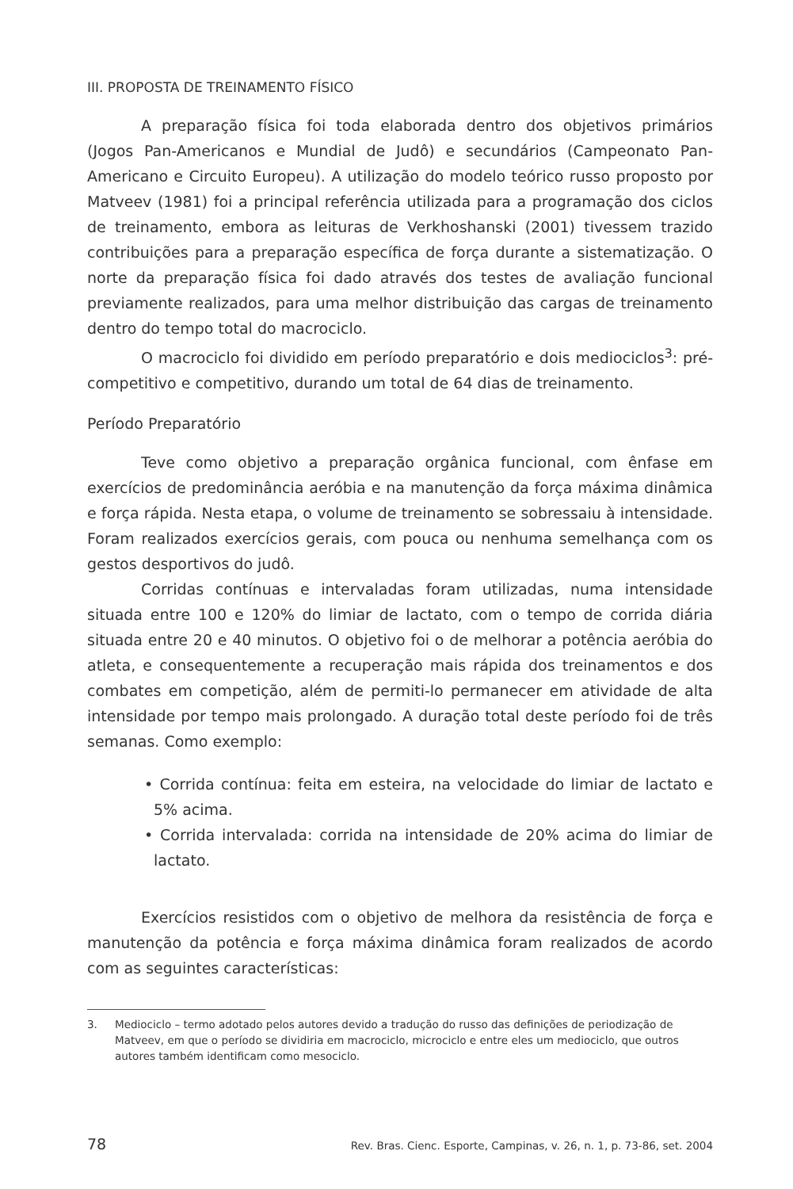III. PROPOSTA DE TREINAMENTO FÍSICO
A preparação física foi toda elaborada dentro dos objetivos primários (Jogos Pan-Americanos e Mundial de Judô) e secundários (Campeonato Pan-Americano e Circuito Europeu). A utilização do modelo teórico russo proposto por Matveev (1981) foi a principal referência utilizada para a programação dos ciclos de treinamento, embora as leituras de Verkhoshanski (2001) tivessem trazido contribuições para a preparação específica de força durante a sistematização. O norte da preparação física foi dado através dos testes de avaliação funcional previamente realizados, para uma melhor distribuição das cargas de treinamento dentro do tempo total do macrociclo.
O macrociclo foi dividido em período preparatório e dois mediociclos<sup>3</sup>: pré-competitivo e competitivo, durando um total de 64 dias de treinamento.
Período Preparatório
Teve como objetivo a preparação orgânica funcional, com ênfase em exercícios de predominância aeróbia e na manutenção da força máxima dinâmica e força rápida. Nesta etapa, o volume de treinamento se sobressaiu à intensidade. Foram realizados exercícios gerais, com pouca ou nenhuma semelhança com os gestos desportivos do judô.
Corridas contínuas e intervaladas foram utilizadas, numa intensidade situada entre 100 e 120% do limiar de lactato, com o tempo de corrida diária situada entre 20 e 40 minutos. O objetivo foi o de melhorar a potência aeróbia do atleta, e consequentemente a recuperação mais rápida dos treinamentos e dos combates em competição, além de permiti-lo permanecer em atividade de alta intensidade por tempo mais prolongado. A duração total deste período foi de três semanas. Como exemplo:
• Corrida contínua: feita em esteira, na velocidade do limiar de lactato e 5% acima.
• Corrida intervalada: corrida na intensidade de 20% acima do limiar de lactato.
Exercícios resistidos com o objetivo de melhora da resistência de força e manutenção da potência e força máxima dinâmica foram realizados de acordo com as seguintes características:
3. Mediociclo – termo adotado pelos autores devido a tradução do russo das definições de periodização de Matveev, em que o período se dividiria em macrociclo, microciclo e entre eles um mediociclo, que outros autores também identificam como mesociclo.
78 Rev. Bras. Cienc. Esporte, Campinas, v. 26, n. 1, p. 73-86, set. 2004